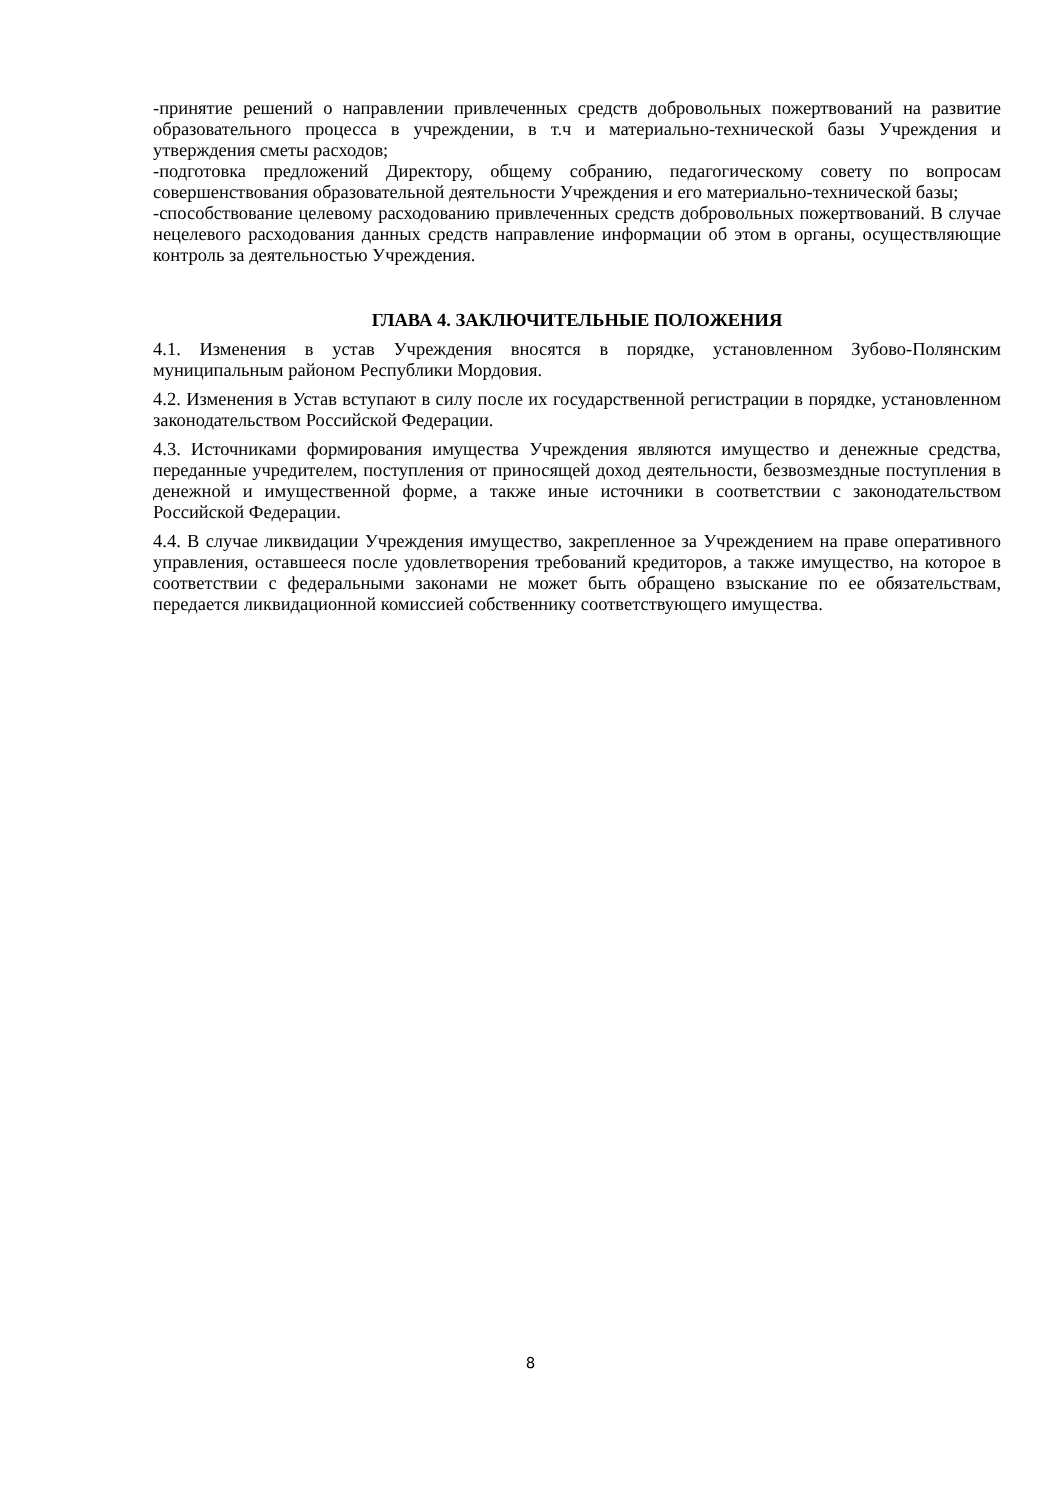-принятие решений о направлении привлеченных средств добровольных пожертвований на развитие образовательного процесса в учреждении, в т.ч и материально-технической базы Учреждения и утверждения сметы расходов;
-подготовка предложений Директору, общему собранию, педагогическому совету по вопросам совершенствования образовательной деятельности Учреждения и его материально-технической базы;
-способствование целевому расходованию привлеченных средств добровольных пожертвований. В случае нецелевого расходования данных средств направление информации об этом в органы, осуществляющие контроль за деятельностью Учреждения.
ГЛАВА 4. ЗАКЛЮЧИТЕЛЬНЫЕ ПОЛОЖЕНИЯ
4.1. Изменения в устав Учреждения вносятся в порядке, установленном Зубово-Полянским муниципальным районом Республики Мордовия.
4.2. Изменения в Устав вступают в силу после их государственной регистрации в порядке, установленном законодательством Российской Федерации.
4.3. Источниками формирования имущества Учреждения являются имущество и денежные средства, переданные учредителем, поступления от приносящей доход деятельности, безвозмездные поступления в денежной и имущественной форме, а также иные источники в соответствии с законодательством Российской Федерации.
4.4. В случае ликвидации Учреждения имущество, закрепленное за Учреждением на праве оперативного управления, оставшееся после удовлетворения требований кредиторов, а также имущество, на которое в соответствии с федеральными законами не может быть обращено взыскание по ее обязательствам, передается ликвидационной комиссией собственнику соответствующего имущества.
8